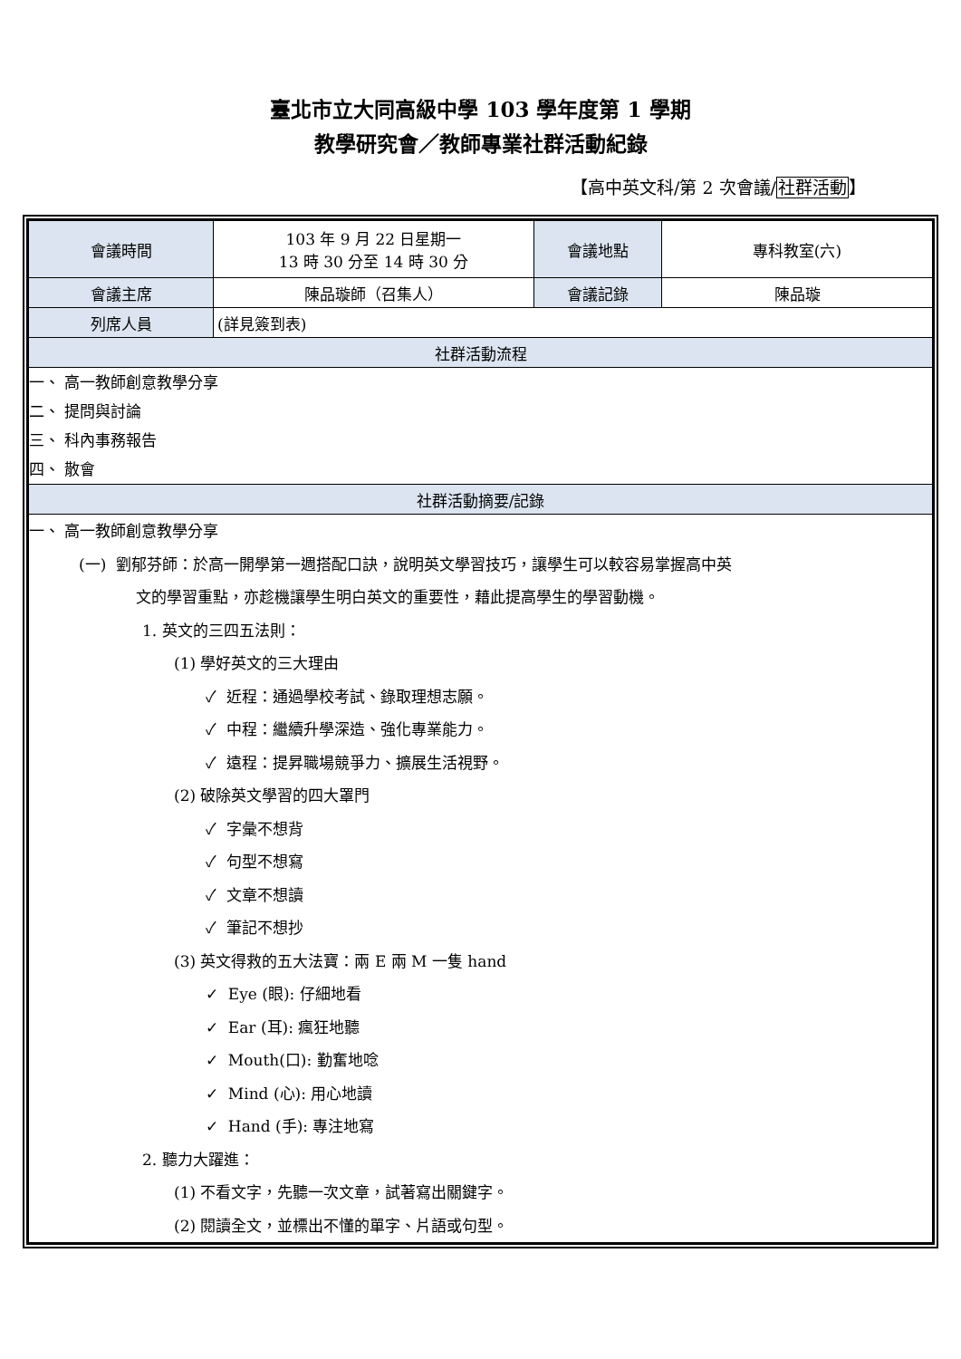臺北市立大同高級中學 103 學年度第 1 學期
教學研究會／教師專業社群活動紀錄
【高中英文科/第 2 次會議/社群活動】
| 會議時間 | 103 年 9 月 22 日星期一 13 時 30 分至 14 時 30 分 | 會議地點 | 專科教室(六) |
| 會議主席 | 陳品璇師（召集人） | 會議記錄 | 陳品璇 |
| 列席人員 | (詳見簽到表) | | |
| 社群活動流程 | | | |
| 一、 高一教師創意教學分享 二、 提問與討論 三、 科內事務報告 四、 散會 | | | |
| 社群活動摘要/記錄 | | | |
| 一、 高一教師創意教學分享 (一) 劉郁芬師：於高一開學第一週搭配口訣，說明英文學習技巧，讓學生可以較容易掌握高中英 文的學習重點，亦趁機讓學生明白英文的重要性，藉此提高學生的學習動機。 1. 英文的三四五法則： (1) 學好英文的三大理由 ✓ 近程：通過學校考試、錄取理想志願。 ✓ 中程：繼續升學深造、強化專業能力。 ✓ 遠程：提昇職場競爭力、擴展生活視野。 (2) 破除英文學習的四大罩門 ✓ 字彙不想背 ✓ 句型不想寫 ✓ 文章不想讀 ✓ 筆記不想抄 (3) 英文得救的五大法寶：兩 E 兩 M 一隻 hand ✓ Eye (眼): 仔細地看 ✓ Ear (耳): 瘋狂地聽 ✓ Mouth(口): 勤奮地唸 ✓ Mind (心): 用心地讀 ✓ Hand (手): 專注地寫 2. 聽力大躍進： (1) 不看文字，先聽一次文章，試著寫出關鍵字。 (2) 閱讀全文，並標出不懂的單字、片語或句型。 | | | |